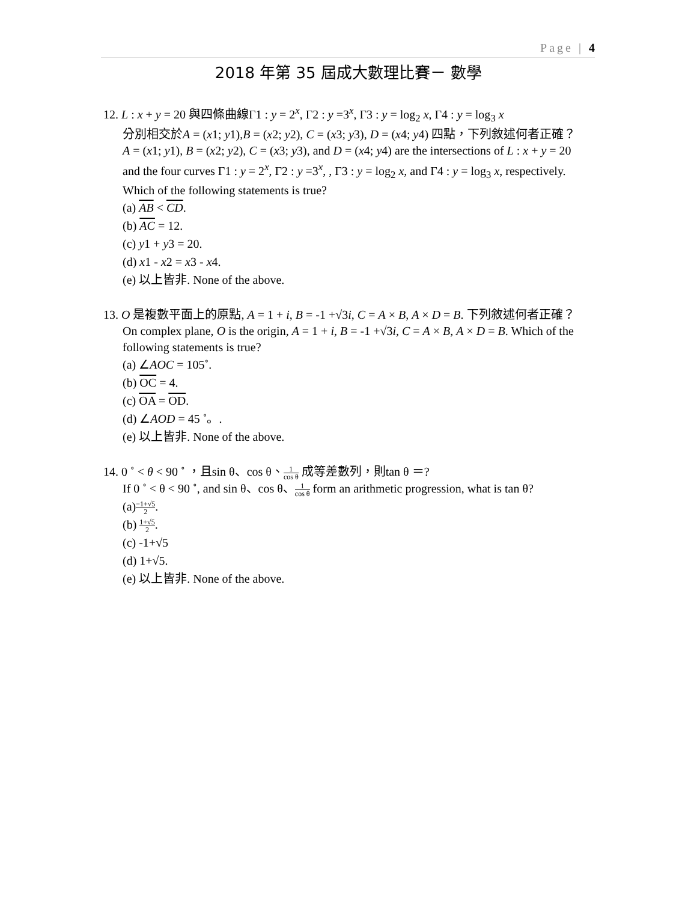Page | 4
2018 年第 35 屆成大數理比賽－ 數學
12. L : x + y = 20 與四條曲線Γ1 : y = 2<sup>x</sup>, Γ2 : y =3<sup>x</sup>, Γ3 : y = log<sub>2</sub> x, Γ4 : y = log<sub>3</sub> x
分別相交於A = (x1; y1),B = (x2; y2), C = (x3; y3), D = (x4; y4) 四點，下列敘述何者正確？
A = (x1; y1), B = (x2; y2), C = (x3; y3), and D = (x4; y4) are the intersections of L : x + y = 20 and the four curves Γ1 : y = 2<sup>x</sup>, Γ2 : y =3<sup>x</sup>, , Γ3 : y = log<sub>2</sub> x, and Γ4 : y = log<sub>3</sub> x, respectively. Which of the following statements is true?
(a) AB < CD.
(b) AC = 12.
(c) y1 + y3 = 20.
(d) x1 - x2 = x3 - x4.
(e) 以上皆非. None of the above.
13. O 是複數平面上的原點, A = 1 + i, B = -1 +√3i, C = A × B, A × D = B. 下列敘述何者正確？
On complex plane, O is the origin, A = 1 + i, B = -1 +√3i, C = A × B, A × D = B. Which of the following statements is true?
(a) ∠AOC = 105˚.
(b) OC = 4.
(c) OA = OD.
(d) ∠AOD = 45 ˚。.
(e) 以上皆非. None of the above.
14. 0 ˚ < θ < 90 ˚ ，且sin θ、cos θ、1 cos θ 成等差數列，則tan θ ＝?
If 0 ˚ < θ < 90 ˚, and sin θ、cos θ、1 cos θ form an arithmetic progression, what is tan θ?
(a)−1+√5 2.
(b) 1+√5 2.
(c) -1+√5
(d) 1+√5.
(e) 以上皆非. None of the above.